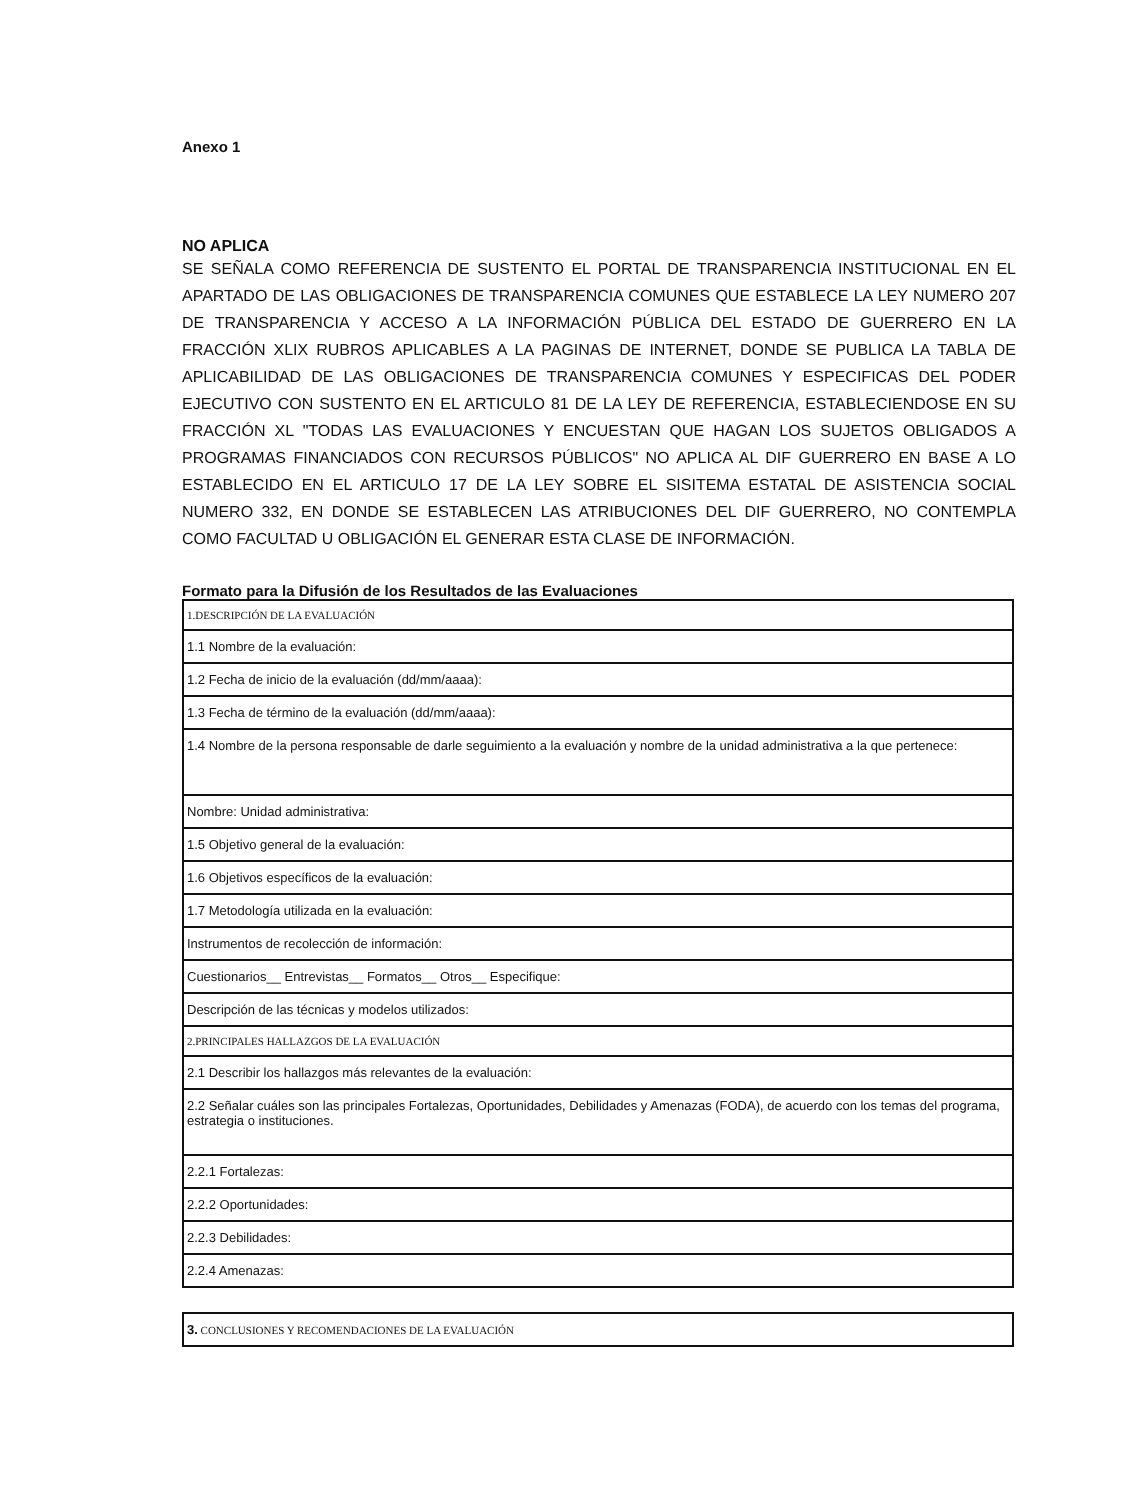Anexo 1
NO APLICA
SE SEÑALA COMO REFERENCIA DE SUSTENTO EL PORTAL DE TRANSPARENCIA INSTITUCIONAL EN EL APARTADO DE LAS OBLIGACIONES DE TRANSPARENCIA COMUNES QUE ESTABLECE LA LEY NUMERO 207 DE TRANSPARENCIA Y ACCESO A LA INFORMACIÓN PÚBLICA DEL ESTADO DE GUERRERO EN LA FRACCIÓN XLIX RUBROS APLICABLES A LA PAGINAS DE INTERNET, DONDE SE PUBLICA LA TABLA DE APLICABILIDAD DE LAS OBLIGACIONES DE TRANSPARENCIA COMUNES Y ESPECIFICAS DEL PODER EJECUTIVO CON SUSTENTO EN EL ARTICULO 81 DE LA LEY DE REFERENCIA, ESTABLECIENDOSE EN SU FRACCIÓN XL "TODAS LAS EVALUACIONES Y ENCUESTAN QUE HAGAN LOS SUJETOS OBLIGADOS A PROGRAMAS FINANCIADOS CON RECURSOS PÚBLICOS" NO APLICA AL DIF GUERRERO EN BASE A LO ESTABLECIDO EN EL ARTICULO 17 DE LA LEY SOBRE EL SISITEMA ESTATAL DE ASISTENCIA SOCIAL NUMERO 332, EN DONDE SE ESTABLECEN LAS ATRIBUCIONES DEL DIF GUERRERO, NO CONTEMPLA COMO FACULTAD U OBLIGACIÓN EL GENERAR ESTA CLASE DE INFORMACIÓN.
Formato para la Difusión de los Resultados de las Evaluaciones
| 1.DESCRIPCIÓN DE LA EVALUACIÓN |
| 1.1 Nombre de la evaluación: |
| 1.2 Fecha de inicio de la evaluación (dd/mm/aaaa): |
| 1.3 Fecha de término de la evaluación (dd/mm/aaaa): |
| 1.4 Nombre de la persona responsable de darle seguimiento a la evaluación y nombre de la unidad administrativa a la que pertenece: |
| Nombre: Unidad administrativa: |
| 1.5 Objetivo general de la evaluación: |
| 1.6 Objetivos específicos de la evaluación: |
| 1.7 Metodología utilizada en la evaluación: |
| Instrumentos de recolección de información: |
| Cuestionarios__ Entrevistas__ Formatos__ Otros__ Especifique: |
| Descripción de las técnicas y modelos utilizados: |
| 2.PRINCIPALES HALLAZGOS DE LA EVALUACIÓN |
| 2.1 Describir los hallazgos más relevantes de la evaluación: |
| 2.2 Señalar cuáles son las principales Fortalezas, Oportunidades, Debilidades y Amenazas (FODA), de acuerdo con los temas del programa, estrategia o instituciones. |
| 2.2.1 Fortalezas: |
| 2.2.2 Oportunidades: |
| 2.2.3 Debilidades: |
| 2.2.4 Amenazas: |
| 3. CONCLUSIONES Y RECOMENDACIONES DE LA EVALUACIÓN |